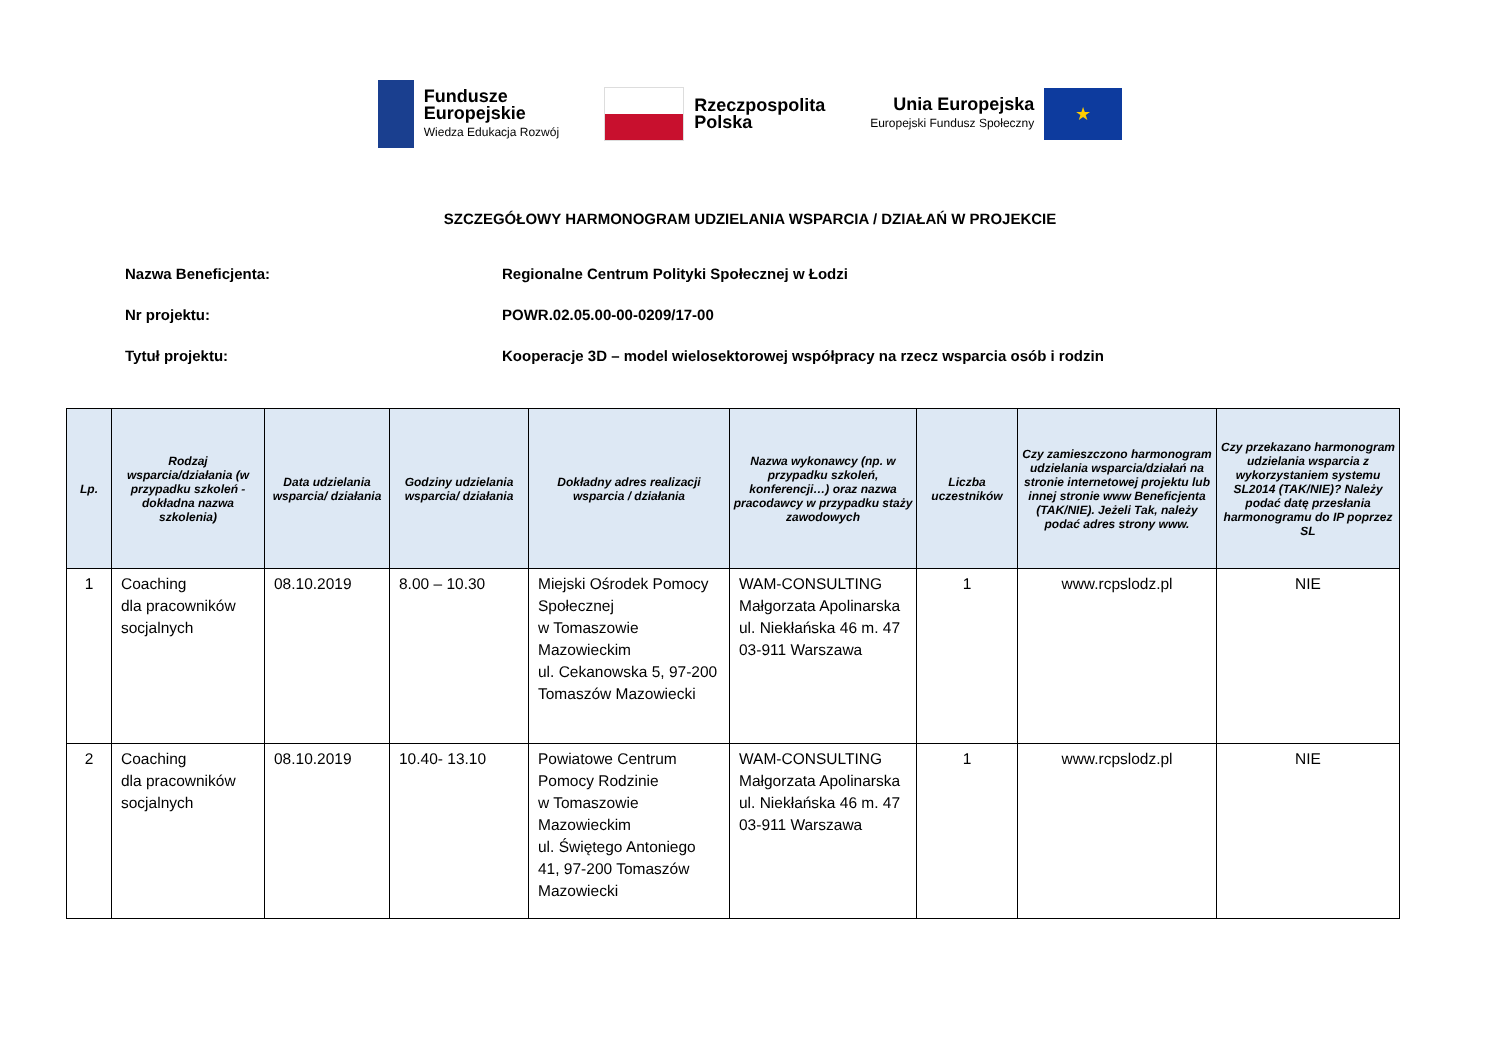Fundusze
Europejskie
Wiedza Edukacja Rozwój
Rzeczpospolita
Polska
Unia Europejska
Europejski Fundusz Społeczny
★
SZCZEGÓŁOWY HARMONOGRAM UDZIELANIA WSPARCIA / DZIAŁAŃ W PROJEKCIE
Nazwa Beneficjenta: Regionalne Centrum Polityki Społecznej w Łodzi
Nr projektu: POWR.02.05.00-00-0209/17-00
Tytuł projektu: Kooperacje 3D – model wielosektorowej współpracy na rzecz wsparcia osób i rodzin
| Lp. | Rodzaj wsparcia/działania (w przypadku szkoleń - dokładna nazwa szkolenia) | Data udzielania wsparcia/ działania | Godziny udzielania wsparcia/ działania | Dokładny adres realizacji wsparcia / działania | Nazwa wykonawcy (np. w przypadku szkoleń, konferencji…) oraz nazwa pracodawcy w przypadku staży zawodowych | Liczba uczestników | Czy zamieszczono harmonogram udzielania wsparcia/działań na stronie internetowej projektu lub innej stronie www Beneficjenta (TAK/NIE). Jeżeli Tak, należy podać adres strony www. | Czy przekazano harmonogram udzielania wsparcia z wykorzystaniem systemu SL2014 (TAK/NIE)? Należy podać datę przesłania harmonogramu do IP poprzez SL |
| --- | --- | --- | --- | --- | --- | --- | --- | --- |
| 1 | Coaching dla pracowników socjalnych | 08.10.2019 | 8.00 – 10.30 | Miejski Ośrodek Pomocy Społecznej w Tomaszowie Mazowieckim ul. Cekanowska 5, 97-200 Tomaszów Mazowiecki | WAM-CONSULTING Małgorzata Apolinarska ul. Niekłańska 46 m. 47 03-911 Warszawa | 1 | www.rcpslodz.pl | NIE |
| 2 | Coaching dla pracowników socjalnych | 08.10.2019 | 10.40- 13.10 | Powiatowe Centrum Pomocy Rodzinie w Tomaszowie Mazowieckim ul. Świętego Antoniego 41, 97-200 Tomaszów Mazowiecki | WAM-CONSULTING Małgorzata Apolinarska ul. Niekłańska 46 m. 47 03-911 Warszawa | 1 | www.rcpslodz.pl | NIE |